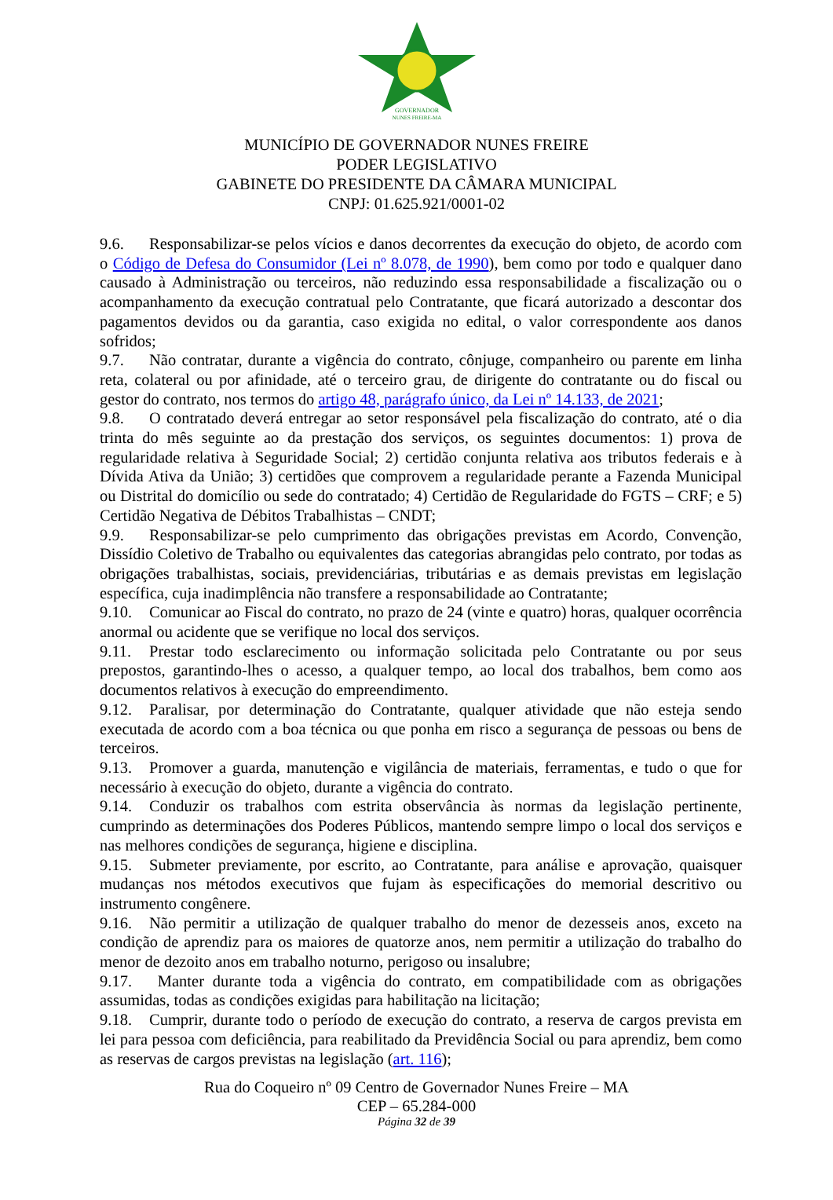GOVERNADOR
NUNES FREIRE-MA
MUNICÍPIO DE GOVERNADOR NUNES FREIRE
PODER LEGISLATIVO
GABINETE DO PRESIDENTE DA CÂMARA MUNICIPAL
CNPJ: 01.625.921/0001-02
9.6. Responsabilizar-se pelos vícios e danos decorrentes da execução do objeto, de acordo com o Código de Defesa do Consumidor (Lei nº 8.078, de 1990), bem como por todo e qualquer dano causado à Administração ou terceiros, não reduzindo essa responsabilidade a fiscalização ou o acompanhamento da execução contratual pelo Contratante, que ficará autorizado a descontar dos pagamentos devidos ou da garantia, caso exigida no edital, o valor correspondente aos danos sofridos;
9.7. Não contratar, durante a vigência do contrato, cônjuge, companheiro ou parente em linha reta, colateral ou por afinidade, até o terceiro grau, de dirigente do contratante ou do fiscal ou gestor do contrato, nos termos do artigo 48, parágrafo único, da Lei nº 14.133, de 2021;
9.8. O contratado deverá entregar ao setor responsável pela fiscalização do contrato, até o dia trinta do mês seguinte ao da prestação dos serviços, os seguintes documentos: 1) prova de regularidade relativa à Seguridade Social; 2) certidão conjunta relativa aos tributos federais e à Dívida Ativa da União; 3) certidões que comprovem a regularidade perante a Fazenda Municipal ou Distrital do domicílio ou sede do contratado; 4) Certidão de Regularidade do FGTS – CRF; e 5) Certidão Negativa de Débitos Trabalhistas – CNDT;
9.9. Responsabilizar-se pelo cumprimento das obrigações previstas em Acordo, Convenção, Dissídio Coletivo de Trabalho ou equivalentes das categorias abrangidas pelo contrato, por todas as obrigações trabalhistas, sociais, previdenciárias, tributárias e as demais previstas em legislação específica, cuja inadimplência não transfere a responsabilidade ao Contratante;
9.10. Comunicar ao Fiscal do contrato, no prazo de 24 (vinte e quatro) horas, qualquer ocorrência anormal ou acidente que se verifique no local dos serviços.
9.11. Prestar todo esclarecimento ou informação solicitada pelo Contratante ou por seus prepostos, garantindo-lhes o acesso, a qualquer tempo, ao local dos trabalhos, bem como aos documentos relativos à execução do empreendimento.
9.12. Paralisar, por determinação do Contratante, qualquer atividade que não esteja sendo executada de acordo com a boa técnica ou que ponha em risco a segurança de pessoas ou bens de terceiros.
9.13. Promover a guarda, manutenção e vigilância de materiais, ferramentas, e tudo o que for necessário à execução do objeto, durante a vigência do contrato.
9.14. Conduzir os trabalhos com estrita observância às normas da legislação pertinente, cumprindo as determinações dos Poderes Públicos, mantendo sempre limpo o local dos serviços e nas melhores condições de segurança, higiene e disciplina.
9.15. Submeter previamente, por escrito, ao Contratante, para análise e aprovação, quaisquer mudanças nos métodos executivos que fujam às especificações do memorial descritivo ou instrumento congênere.
9.16. Não permitir a utilização de qualquer trabalho do menor de dezesseis anos, exceto na condição de aprendiz para os maiores de quatorze anos, nem permitir a utilização do trabalho do menor de dezoito anos em trabalho noturno, perigoso ou insalubre;
9.17. Manter durante toda a vigência do contrato, em compatibilidade com as obrigações assumidas, todas as condições exigidas para habilitação na licitação;
9.18. Cumprir, durante todo o período de execução do contrato, a reserva de cargos prevista em lei para pessoa com deficiência, para reabilitado da Previdência Social ou para aprendiz, bem como as reservas de cargos previstas na legislação (art. 116);
Rua do Coqueiro nº 09 Centro de Governador Nunes Freire – MA
CEP – 65.284-000
Página 32 de 39